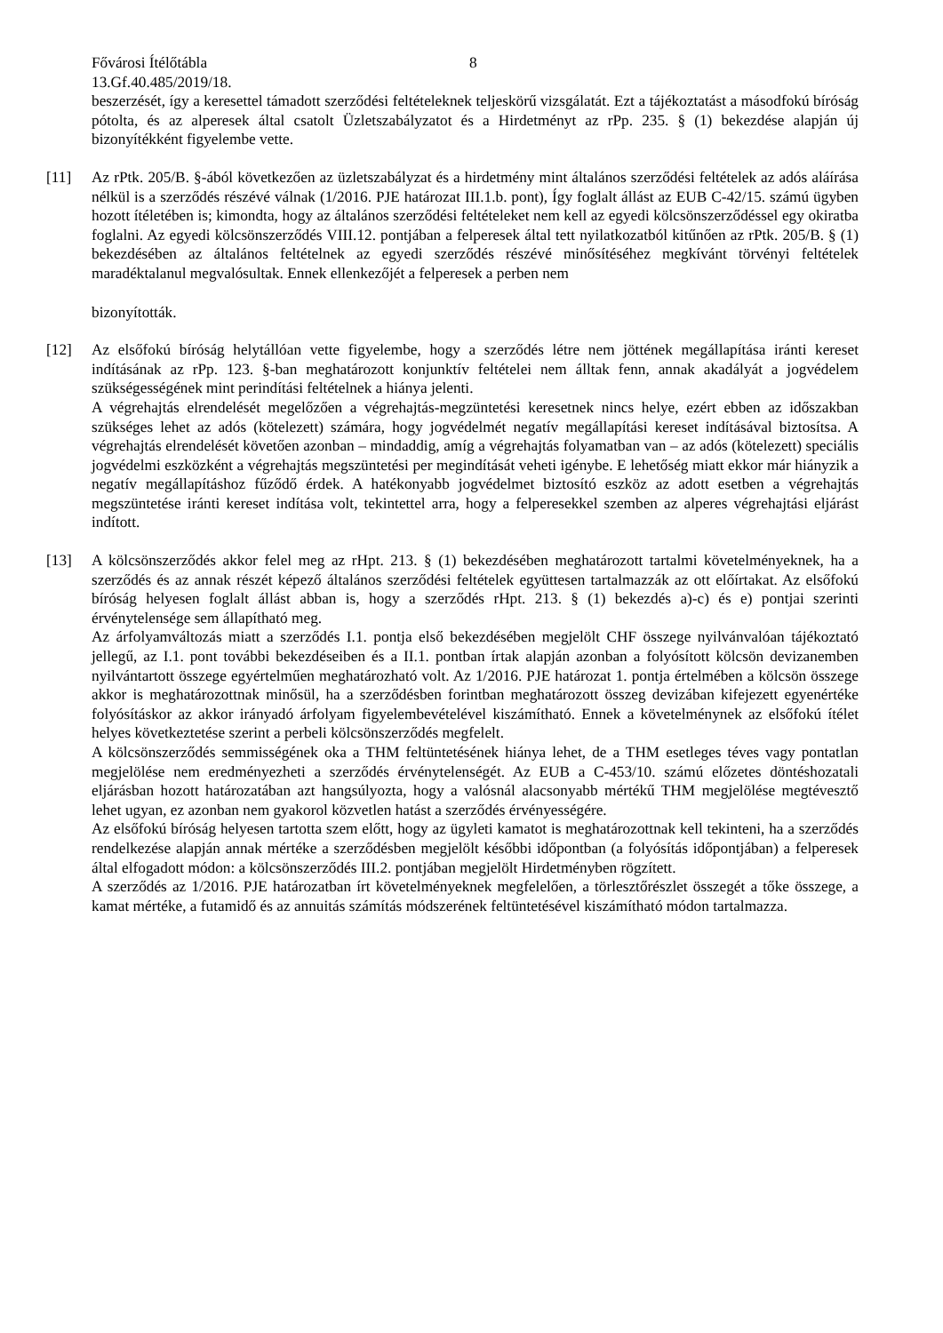Fővárosi Ítélőtábla 8
13.Gf.40.485/2019/18.
beszerzését, így a keresettel támadott szerződési feltételeknek teljeskörű vizsgálatát. Ezt a tájékoztatást a másodfokú bíróság pótolta, és az alperesek által csatolt Üzletszabályzatot és a Hirdetményt az rPp. 235. § (1) bekezdése alapján új bizonyítékként figyelembe vette.
[11] Az rPtk. 205/B. §-ából következően az üzletszabályzat és a hirdetmény mint általános szerződési feltételek az adós aláírása nélkül is a szerződés részévé válnak (1/2016. PJE határozat III.1.b. pont), Így foglalt állást az EUB C-42/15. számú ügyben hozott ítéletében is; kimondta, hogy az általános szerződési feltételeket nem kell az egyedi kölcsönszerződéssel egy okiratba foglalni. Az egyedi kölcsönszerződés VIII.12. pontjában a felperesek által tett nyilatkozatból kitűnően az rPtk. 205/B. § (1) bekezdésében az általános feltételnek az egyedi szerződés részévé minősítéséhez megkívánt törvényi feltételek maradéktalanul megvalósultak. Ennek ellenkezőjét a felperesek a perben nem
bizonyították.
[12] Az elsőfokú bíróság helytállóan vette figyelembe, hogy a szerződés létre nem jöttének megállapítása iránti kereset indításának az rPp. 123. §-ban meghatározott konjunktív feltételei nem álltak fenn, annak akadályát a jogvédelem szükségességének mint perindítási feltételnek a hiánya jelenti.
A végrehajtás elrendelését megelőzően a végrehajtás-megzüntetési keresetnek nincs helye, ezért ebben az időszakban szükséges lehet az adós (kötelezett) számára, hogy jogvédelmét negatív megállapítási kereset indításával biztosítsa. A végrehajtás elrendelését követően azonban – mindaddig, amíg a végrehajtás folyamatban van – az adós (kötelezett) speciális jogvédelmi eszközként a végrehajtás megszüntetési per megindítását veheti igénybe. E lehetőség miatt ekkor már hiányzik a negatív megállapításhoz fűződő érdek. A hatékonyabb jogvédelmet biztosító eszköz az adott esetben a végrehajtás megszüntetése iránti kereset indítása volt, tekintettel arra, hogy a felperesekkel szemben az alperes végrehajtási eljárást indított.
[13] A kölcsönszerződés akkor felel meg az rHpt. 213. § (1) bekezdésében meghatározott tartalmi követelményeknek, ha a szerződés és az annak részét képező általános szerződési feltételek együttesen tartalmazzák az ott előírtakat. Az elsőfokú bíróság helyesen foglalt állást abban is, hogy a szerződés rHpt. 213. § (1) bekezdés a)-c) és e) pontjai szerinti érvénytelensége sem állapítható meg.
Az árfolyamváltozás miatt a szerződés I.1. pontja első bekezdésében megjelölt CHF összege nyilvánvalóan tájékoztató jellegű, az I.1. pont további bekezdéseiben és a II.1. pontban írtak alapján azonban a folyósított kölcsön devizanemben nyilvántartott összege egyértelműen meghatározható volt. Az 1/2016. PJE határozat 1. pontja értelmében a kölcsön összege akkor is meghatározottnak minősül, ha a szerződésben forintban meghatározott összeg devizában kifejezett egyenértéke folyósításkor az akkor irányadó árfolyam figyelembevételével kiszámítható. Ennek a követelménynek az elsőfokú ítélet helyes következtetése szerint a perbeli kölcsönszerződés megfelelt.
A kölcsönszerződés semmisségének oka a THM feltüntetésének hiánya lehet, de a THM esetleges téves vagy pontatlan megjelölése nem eredményezheti a szerződés érvénytelenségét. Az EUB a C-453/10. számú előzetes döntéshozatali eljárásban hozott határozatában azt hangsúlyozta, hogy a valósnál alacsonyabb mértékű THM megjelölése megtévesztő lehet ugyan, ez azonban nem gyakorol közvetlen hatást a szerződés érvényességére.
Az elsőfokú bíróság helyesen tartotta szem előtt, hogy az ügyleti kamatot is meghatározottnak kell tekinteni, ha a szerződés rendelkezése alapján annak mértéke a szerződésben megjelölt későbbi időpontban (a folyósítás időpontjában) a felperesek által elfogadott módon: a kölcsönszerződés III.2. pontjában megjelölt Hirdetményben rögzített.
A szerződés az 1/2016. PJE határozatban írt követelményeknek megfelelően, a törlesztőrészlet összegét a tőke összege, a kamat mértéke, a futamidő és az annuitás számítás módszerének feltüntetésével kiszámítható módon tartalmazza.